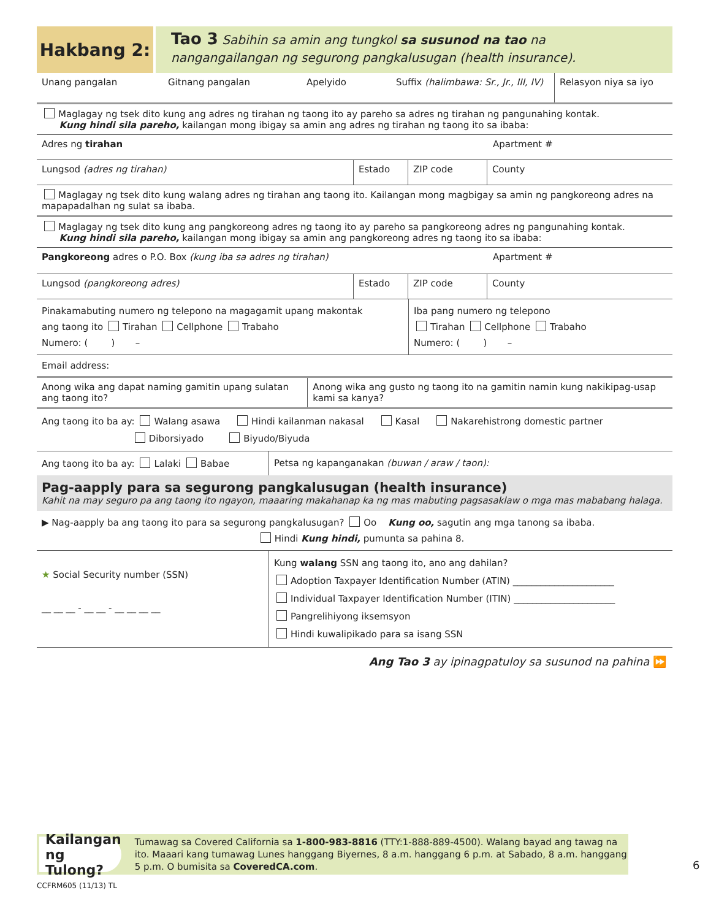Hakbang 2:
Tao 3 Sabihin sa amin ang tungkol sa susunod na tao na
nangangailangan ng segurong pangkalusugan (health insurance).
Unang pangalan Gitnang pangalan Apelyido Suffix (halimbawa: Sr., Jr., III, IV)
Relasyon niya sa iyo
Maglagay ng tsek dito kung ang adres ng tirahan ng taong ito ay pareho sa adres ng tirahan ng pangunahing kontak.
Kung hindi sila pareho, kailangan mong ibigay sa amin ang adres ng tirahan ng taong ito sa ibaba:
Adres ng tirahan Apartment #
Lungsod (adres ng tirahan) Estado ZIP code County
Maglagay ng tsek dito kung walang adres ng tirahan ang taong ito. Kailangan mong magbigay sa amin ng pangkoreong adres na mapapadalhan ng sulat sa ibaba.
Maglagay ng tsek dito kung ang pangkoreong adres ng taong ito ay pareho sa pangkoreong adres ng pangunahing kontak.
Kung hindi sila pareho, kailangan mong ibigay sa amin ang pangkoreong adres ng taong ito sa ibaba:
Pangkoreong adres o P.O. Box (kung iba sa adres ng tirahan) Apartment #
Lungsod (pangkoreong adres) Estado ZIP code County
Pinakamabuting numero ng telepono na magagamit upang makontak
ang taong ito Tirahan Cellphone Trabaho
Numero: ( ) –
Iba pang numero ng telepono
Tirahan Cellphone Trabaho
Numero: ( ) –
Email address:
Anong wika ang dapat naming gamitin upang sulatan ang taong ito?
Anong wika ang gusto ng taong ito na gamitin namin kung nakikipag-usap kami sa kanya?
Ang taong ito ba ay: Walang asawa Hindi kailanman nakasal Kasal Nakarehistrong domestic partner
Diborsiyado Biyudo/Biyuda
Ang taong ito ba ay: Lalaki Babae Petsa ng kapanganakan (buwan / araw / taon):
Pag-aapply para sa segurong pangkalusugan (health insurance)
Kahit na may seguro pa ang taong ito ngayon, maaaring makahanap ka ng mas mabuting pagsasaklaw o mga mas mababang halaga.
▶ Nag-aapply ba ang taong ito para sa segurong pangkalusugan? Oo Kung oo, sagutin ang mga tanong sa ibaba.
Hindi Kung hindi, pumunta sa pahina 8.
★ Social Security number (SSN)
__ __ __ - __ __ - __ __ __ __
Kung walang SSN ang taong ito, ano ang dahilan?
Adoption Taxpayer Identification Number (ATIN) ______________________
Individual Taxpayer Identification Number (ITIN) ______________________
Pangrelihiyong iksemsyon
Hindi kuwalipikado para sa isang SSN
Ang Tao 3 ay ipinagpatuloy sa susunod na pahina ⏩
Kailangan ng Tulong?
Tumawag sa Covered California sa 1-800-983-8816 (TTY:1-888-889-4500). Walang bayad ang tawag na ito. Maaari kang tumawag Lunes hanggang Biyernes, 8 a.m. hanggang 6 p.m. at Sabado, 8 a.m. hanggang 5 p.m. O bumisita sa CoveredCA.com.
6
CCFRM605 (11/13) TL